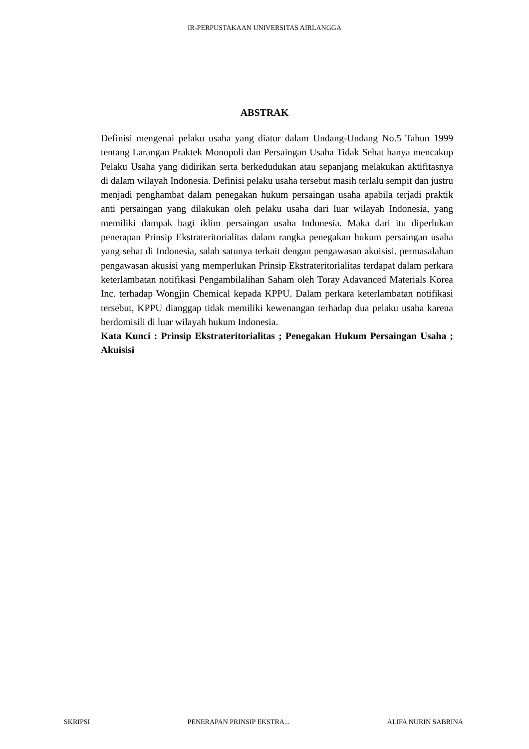IR-PERPUSTAKAAN UNIVERSITAS AIRLANGGA
ABSTRAK
Definisi mengenai pelaku usaha yang diatur dalam Undang-Undang No.5 Tahun 1999 tentang Larangan Praktek Monopoli dan Persaingan Usaha Tidak Sehat hanya mencakup Pelaku Usaha yang didirikan serta berkedudukan atau sepanjang melakukan aktifitasnya di dalam wilayah Indonesia. Definisi pelaku usaha tersebut masih terlalu sempit dan justru menjadi penghambat dalam penegakan hukum persaingan usaha apabila terjadi praktik anti persaingan yang dilakukan oleh pelaku usaha dari luar wilayah Indonesia, yang memiliki dampak bagi iklim persaingan usaha Indonesia. Maka dari itu diperlukan penerapan Prinsip Ekstrateritorialitas dalam rangka penegakan hukum persaingan usaha yang sehat di Indonesia, salah satunya terkait dengan pengawasan akuisisi. permasalahan pengawasan akusisi yang memperlukan Prinsip Ekstrateritorialitas terdapat dalam perkara keterlambatan notifikasi Pengambilalihan Saham oleh Toray Adavanced Materials Korea Inc. terhadap Wongjin Chemical kepada KPPU. Dalam perkara keterlambatan notifikasi tersebut, KPPU dianggap tidak memiliki kewenangan terhadap dua pelaku usaha karena berdomisili di luar wilayah hukum Indonesia.
Kata Kunci : Prinsip Ekstrateritorialitas ; Penegakan Hukum Persaingan Usaha ; Akuisisi
SKRIPSI PENERAPAN PRINSIP EKSTRA... ALIFA NURIN SABRINA